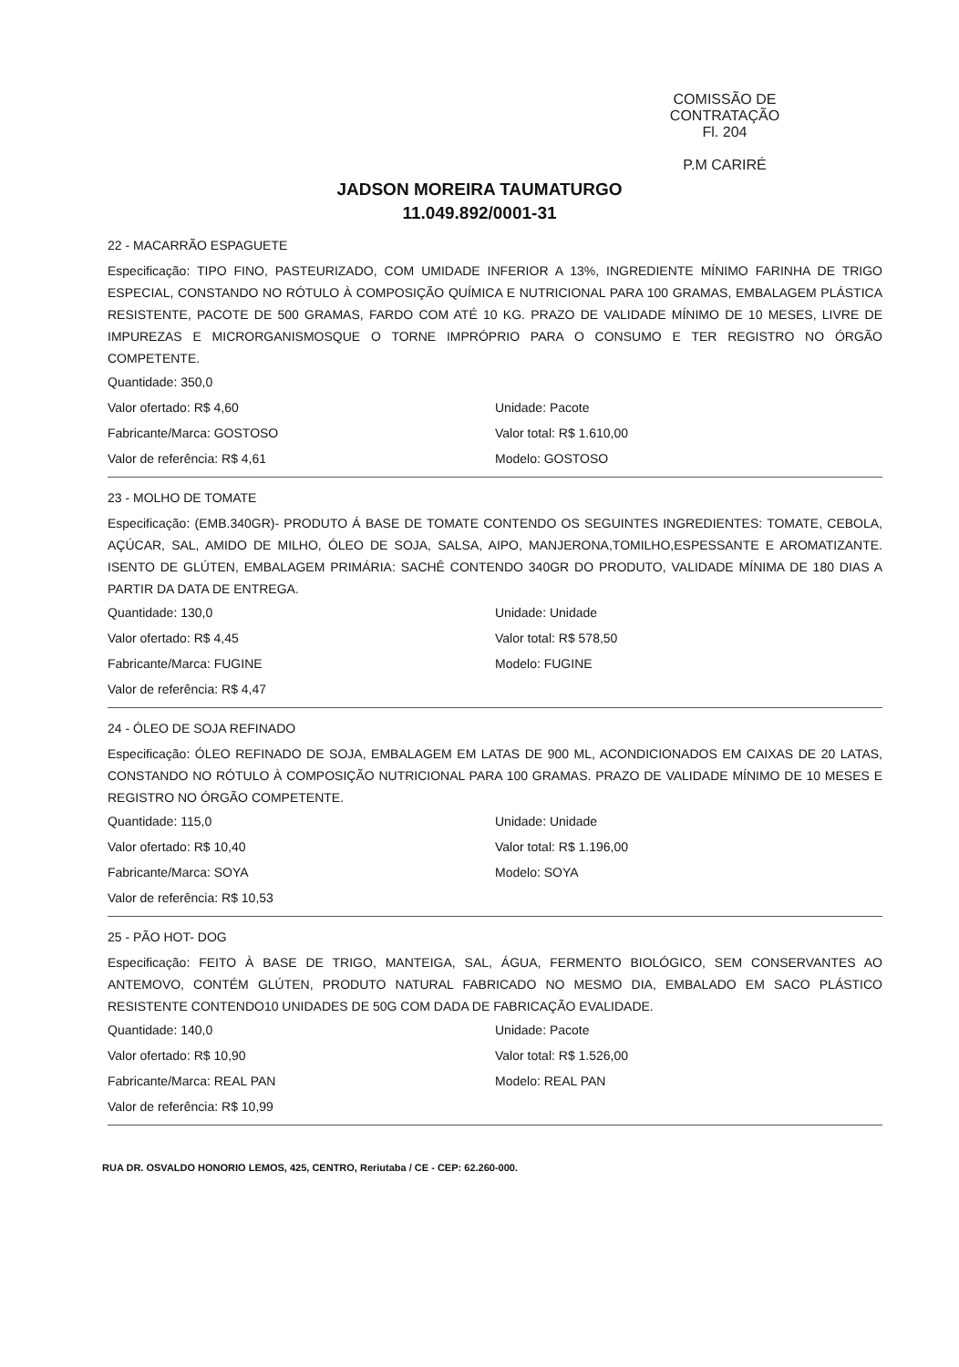COMISSÃO DE CONTRATAÇÃO
Fl. 204
P.M CARIRÉ
JADSON MOREIRA TAUMATURGO
11.049.892/0001-31
22 - MACARRÃO ESPAGUETE
Especificação: TIPO FINO, PASTEURIZADO, COM UMIDADE INFERIOR A 13%, INGREDIENTE MÍNIMO FARINHA DE TRIGO ESPECIAL, CONSTANDO NO RÓTULO À COMPOSIÇÃO QUÍMICA E NUTRICIONAL PARA 100 GRAMAS, EMBALAGEM PLÁSTICA RESISTENTE, PACOTE DE 500 GRAMAS, FARDO COM ATÉ 10 KG. PRAZO DE VALIDADE MÍNIMO DE 10 MESES, LIVRE DE IMPUREZAS E MICRORGANISMOSQUE O TORNE IMPRÓPRIO PARA O CONSUMO E TER REGISTRO NO ÓRGÃO COMPETENTE.
Quantidade: 350,0
Valor ofertado: R$ 4,60
Fabricante/Marca: GOSTOSO
Valor de referência: R$ 4,61
Unidade: Pacote
Valor total: R$ 1.610,00
Modelo: GOSTOSO
23 - MOLHO DE TOMATE
Especificação: (EMB.340GR)- PRODUTO Á BASE DE TOMATE CONTENDO OS SEGUINTES INGREDIENTES: TOMATE, CEBOLA, AÇÚCAR, SAL, AMIDO DE MILHO, ÓLEO DE SOJA, SALSA, AIPO, MANJERONA,TOMILHO,ESPESSANTE E AROMATIZANTE. ISENTO DE GLÚTEN, EMBALAGEM PRIMÁRIA: SACHÊ CONTENDO 340GR DO PRODUTO, VALIDADE MÍNIMA DE 180 DIAS A PARTIR DA DATA DE ENTREGA.
Quantidade: 130,0
Valor ofertado: R$ 4,45
Fabricante/Marca: FUGINE
Valor de referência: R$ 4,47
Unidade: Unidade
Valor total: R$ 578,50
Modelo: FUGINE
24 - ÓLEO DE SOJA REFINADO
Especificação: ÓLEO REFINADO DE SOJA, EMBALAGEM EM LATAS DE 900 ML, ACONDICIONADOS EM CAIXAS DE 20 LATAS, CONSTANDO NO RÓTULO À COMPOSIÇÃO NUTRICIONAL PARA 100 GRAMAS. PRAZO DE VALIDADE MÍNIMO DE 10 MESES E REGISTRO NO ÓRGÃO COMPETENTE.
Quantidade: 115,0
Valor ofertado: R$ 10,40
Fabricante/Marca: SOYA
Valor de referência: R$ 10,53
Unidade: Unidade
Valor total: R$ 1.196,00
Modelo: SOYA
25 - PÃO HOT- DOG
Especificação: FEITO À BASE DE TRIGO, MANTEIGA, SAL, ÁGUA, FERMENTO BIOLÓGICO, SEM CONSERVANTES AO ANTEMOVO, CONTÉM GLÚTEN, PRODUTO NATURAL FABRICADO NO MESMO DIA, EMBALADO EM SACO PLÁSTICO RESISTENTE CONTENDO10 UNIDADES DE 50G COM DADA DE FABRICAÇÃO EVALIDADE.
Quantidade: 140,0
Valor ofertado: R$ 10,90
Fabricante/Marca: REAL PAN
Valor de referência: R$ 10,99
Unidade: Pacote
Valor total: R$ 1.526,00
Modelo: REAL PAN
RUA DR. OSVALDO HONORIO LEMOS, 425, CENTRO, Reriutaba / CE - CEP: 62.260-000.